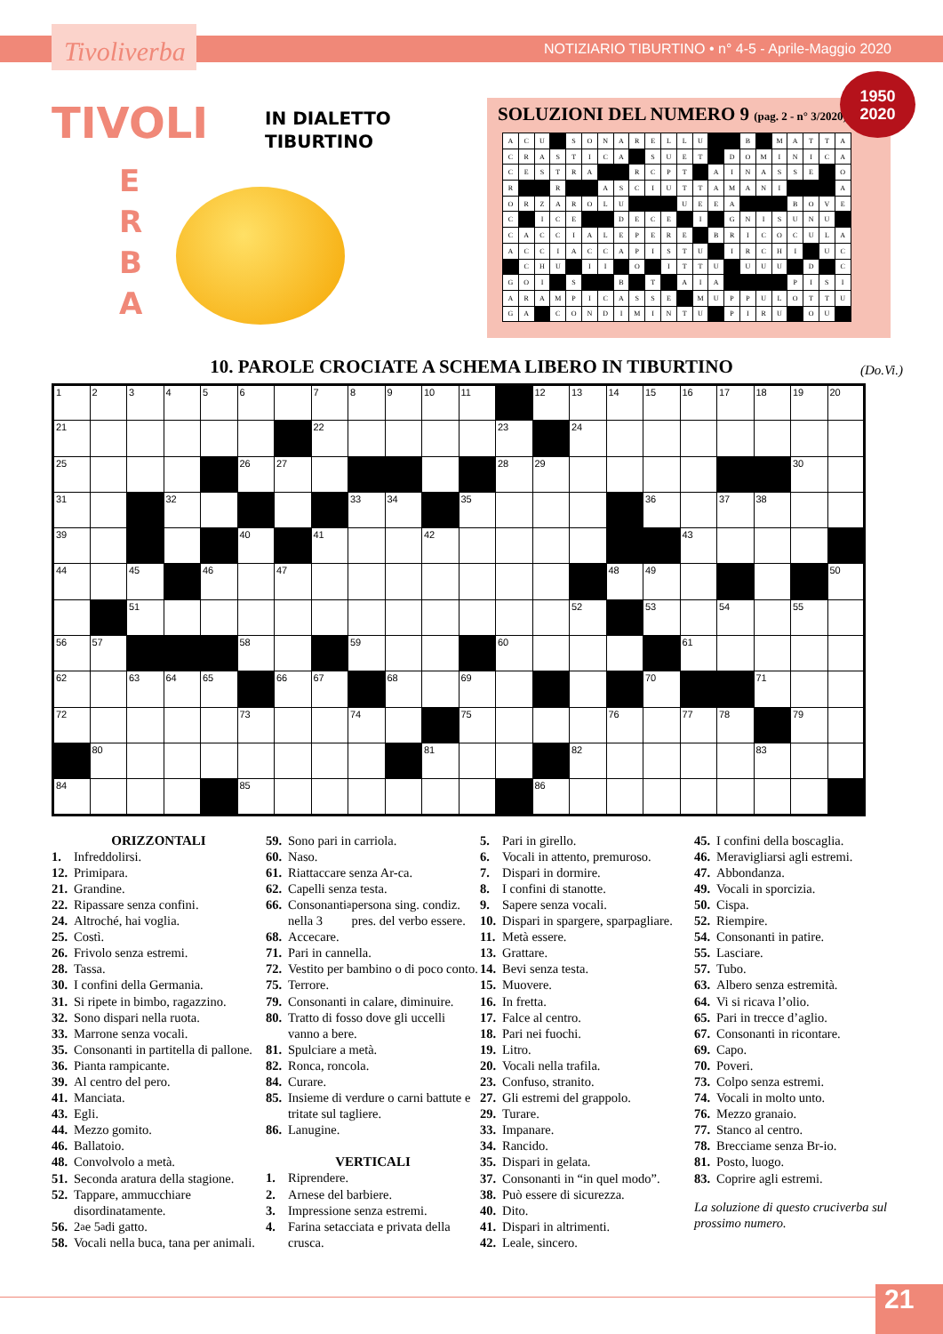Tivoliverba
NOTIZIARIO TIBURTINO • n° 4-5 - Aprile-Maggio 2020
1950
2020
TIVOLI
IN DIALETTO
TIBURTINO
E
R
B
A
SOLUZIONI DEL NUMERO 9 (pag. 2 - n° 3/2020)
| A | C | U | | S | O | N | A | R | E | L | L | U | | | B | | M | A | T | T | A |
| C | R | A | S | T | I | C | A | | S | U | E | T | | D | O | M | I | N | I | C | A |
| C | E | S | T | R | A | | | R | C | P | T | | A | I | N | A | S | S | E | | O |
| R | | | R | | | A | S | C | I | U | T | T | A | M | A | N | I | | | | A |
| O | R | Z | A | R | O | L | U | | | | U | E | E | A | | | | B | O | V | E |
| C | | I | C | E | | | D | E | C | E | | I | | G | N | I | S | U | N | U | |
| C | A | C | C | I | A | L | E | P | E | R | E | | B | R | I | C | O | C | U | L | A |
| A | C | C | I | A | C | C | A | P | I | S | T | U | | I | R | C | H | I | | U | C |
| | C | H | U | | I | I | | O | | I | T | T | U | | U | U | U | | D | | C |
| G | O | I | | S | | | B | | T | | A | I | A | | | | | P | I | S | I |
| A | R | A | M | P | I | C | A | S | S | E | | M | U | P | P | U | L | O | T | T | U |
| G | A | | C | O | N | D | I | M | I | N | T | U | | P | I | R | U | | O | U | |
10. PAROLE CROCIATE A SCHEMA LIBERO IN TIBURTINO (Do.Vi.)
| 1 | 2 | 3 | 4 | 5 | 6 | | 7 | 8 | 9 | 10 | 11 | | 12 | 13 | 14 | 15 | 16 | 17 | 18 | 19 | 20 |
| 21 | | | | | | | 22 | | | | | 23 | | 24 | | | | | | | |
| 25 | | | | | 26 | 27 | | | | | | 28 | 29 | | | | | | | 30 | |
| 31 | | | 32 | | | | | 33 | 34 | | 35 | | | | | 36 | | 37 | 38 | | |
| 39 | | | | | 40 | | 41 | | | 42 | | | | | | | 43 | | | | |
| 44 | | 45 | | 46 | | 47 | | | | | | | | | 48 | 49 | | | | | 50 |
| | | 51 | | | | | | | | | | | | 52 | | 53 | | 54 | | 55 | |
| 56 | 57 | | | | 58 | | | 59 | | | | 60 | | | | | 61 | | | | |
| 62 | | 63 | 64 | 65 | | 66 | 67 | | 68 | | 69 | | | | | 70 | | | 71 | | |
| 72 | | | | | 73 | | | 74 | | | 75 | | | | 76 | | 77 | 78 | | 79 | |
| | 80 | | | | | | | | | 81 | | | | 82 | | | | | 83 | | |
| 84 | | | | | 85 | | | | | | | | 86 | | | | | | | | |
ORIZZONTALI
1. Infreddolirsi.
12. Primipara.
21. Grandine.
22. Ripassare senza confini.
24. Altroché, hai voglia.
25. Costì.
26. Frivolo senza estremi.
28. Tassa.
30. I confini della Germania.
31. Si ripete in bimbo, ragazzino.
32. Sono dispari nella ruota.
33. Marrone senza vocali.
35. Consonanti in partitella di pallone.
36. Pianta rampicante.
39. Al centro del pero.
41. Manciata.
43. Egli.
44. Mezzo gomito.
46. Ballatoio.
48. Convolvolo a metà.
51. Seconda aratura della stagione.
52. Tappare, ammucchiare disordinatamente.
56. 2<sup>a</sup> e 5<sup>a</sup> di gatto.
58. Vocali nella buca, tana per animali.
59. Sono pari in carriola.
60. Naso.
61. Riattaccare senza Ar-ca.
62. Capelli senza testa.
66. Consonanti nella 3<sup>a</sup> persona sing. condiz. pres. del verbo essere.
68. Accecare.
71. Pari in cannella.
72. Vestito per bambino o di poco conto.
75. Terrore.
79. Consonanti in calare, diminuire.
80. Tratto di fosso dove gli uccelli vanno a bere.
81. Spulciare a metà.
82. Ronca, roncola.
84. Curare.
85. Insieme di verdure o carni battute e tritate sul tagliere.
86. Lanugine.
VERTICALI
1. Riprendere.
2. Arnese del barbiere.
3. Impressione senza estremi.
4. Farina setacciata e privata della crusca.
5. Pari in girello.
6. Vocali in attento, premuroso.
7. Dispari in dormire.
8. I confini di stanotte.
9. Sapere senza vocali.
10. Dispari in spargere, sparpagliare.
11. Metà essere.
13. Grattare.
14. Bevi senza testa.
15. Muovere.
16. In fretta.
17. Falce al centro.
18. Pari nei fuochi.
19. Litro.
20. Vocali nella trafila.
23. Confuso, stranito.
27. Gli estremi del grappolo.
29. Turare.
33. Impanare.
34. Rancido.
35. Dispari in gelata.
37. Consonanti in “in quel modo”.
38. Può essere di sicurezza.
40. Dito.
41. Dispari in altrimenti.
42. Leale, sincero.
45. I confini della boscaglia.
46. Meravigliarsi agli estremi.
47. Abbondanza.
49. Vocali in sporcizia.
50. Cispa.
52. Riempire.
54. Consonanti in patire.
55. Lasciare.
57. Tubo.
63. Albero senza estremità.
64. Vi si ricava l’olio.
65. Pari in trecce d’aglio.
67. Consonanti in ricontare.
69. Capo.
70. Poveri.
73. Colpo senza estremi.
74. Vocali in molto unto.
76. Mezzo granaio.
77. Stanco al centro.
78. Brecciame senza Br-io.
81. Posto, luogo.
83. Coprire agli estremi.
La soluzione di questo cruciverba sul prossimo numero.
21